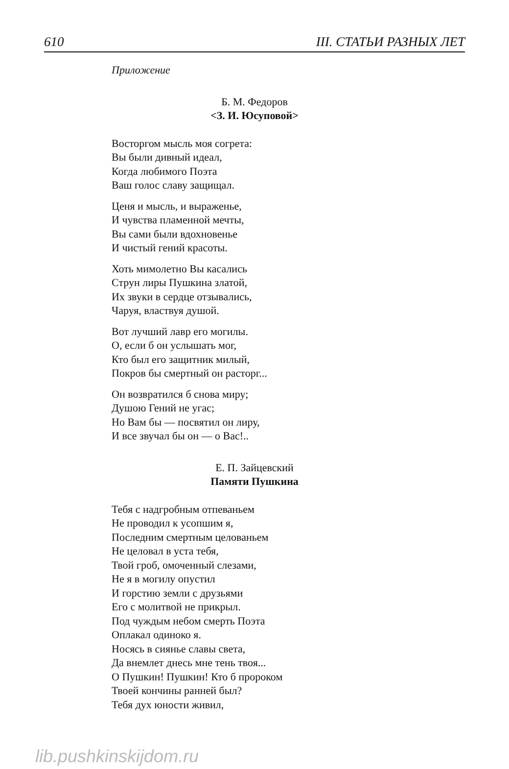610 III. СТАТЬИ РАЗНЫХ ЛЕТ
Приложение
Б. М. Федоров
<З. И. Юсуповой>
Восторгом мысль моя согрета:
Вы были дивный идеал,
Когда любимого Поэта
Ваш голос славу защищал.
Ценя и мысль, и выраженье,
И чувства пламенной мечты,
Вы сами были вдохновенье
И чистый гений красоты.
Хоть мимолетно Вы касались
Струн лиры Пушкина златой,
Их звуки в сердце отзывались,
Чаруя, властвуя душой.
Вот лучший лавр его могилы.
О, если б он услышать мог,
Кто был его защитник милый,
Покров бы смертный он расторг...
Он возвратился б снова миру;
Душою Гений не угас;
Но Вам бы — посвятил он лиру,
И все звучал бы он — о Вас!..
Е. П. Зайцевский
Памяти Пушкина
Тебя с надгробным отпеваньем
Не проводил к усопшим я,
Последним смертным целованьем
Не целовал в уста тебя,
Твой гроб, омоченный слезами,
Не я в могилу опустил
И горстию земли с друзьями
Его с молитвой не прикрыл.
Под чуждым небом смерть Поэта
Оплакал одиноко я.
Носясь в сиянье славы света,
Да внемлет днесь мне тень твоя...
О Пушкин! Пушкин! Кто б пророком
Твоей кончины ранней был?
Тебя дух юности живил,
lib.pushkinskijdom.ru